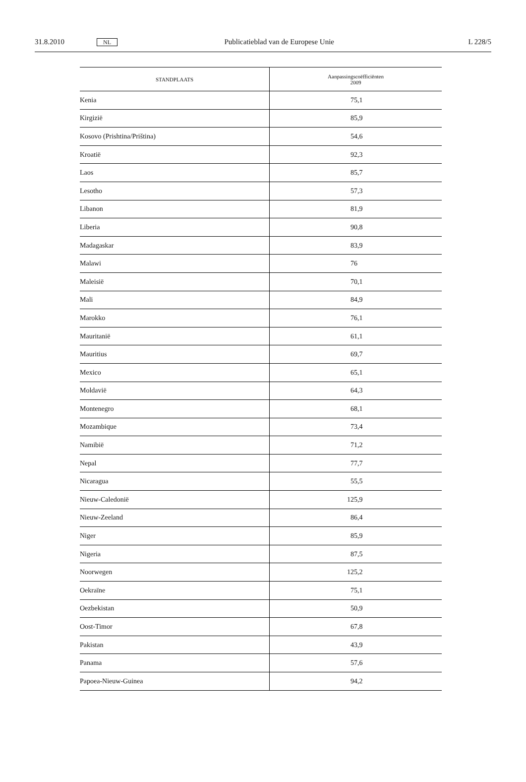31.8.2010 NL Publicatieblad van de Europese Unie L 228/5
| STANDPLAATS | Aanpassingscoëfficiënten 2009 |
| --- | --- |
| Kenia | 75,1 |
| Kirgizië | 85,9 |
| Kosovo (Prishtina/Priština) | 54,6 |
| Kroatië | 92,3 |
| Laos | 85,7 |
| Lesotho | 57,3 |
| Libanon | 81,9 |
| Liberia | 90,8 |
| Madagaskar | 83,9 |
| Malawi | 76 |
| Maleisië | 70,1 |
| Mali | 84,9 |
| Marokko | 76,1 |
| Mauritanië | 61,1 |
| Mauritius | 69,7 |
| Mexico | 65,1 |
| Moldavië | 64,3 |
| Montenegro | 68,1 |
| Mozambique | 73,4 |
| Namibië | 71,2 |
| Nepal | 77,7 |
| Nicaragua | 55,5 |
| Nieuw-Caledonië | 125,9 |
| Nieuw-Zeeland | 86,4 |
| Niger | 85,9 |
| Nigeria | 87,5 |
| Noorwegen | 125,2 |
| Oekraïne | 75,1 |
| Oezbekistan | 50,9 |
| Oost-Timor | 67,8 |
| Pakistan | 43,9 |
| Panama | 57,6 |
| Papoea-Nieuw-Guinea | 94,2 |